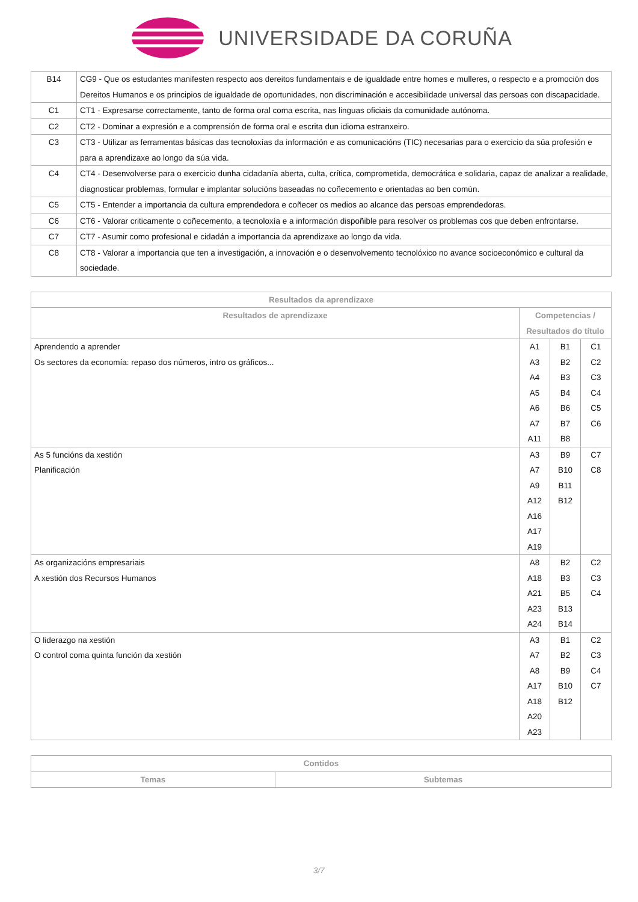UNIVERSIDADE DA CORUÑA
| B14 | CG9 - Que os estudantes manifesten respecto aos dereitos fundamentais e de igualdade entre homes e mulleres, o respecto e a promoción dos Dereitos Humanos e os principios de igualdade de oportunidades, non discriminación e accesibilidade universal das persoas con discapacidade. |
| C1 | CT1 - Expresarse correctamente, tanto de forma oral coma escrita, nas linguas oficiais da comunidade autónoma. |
| C2 | CT2 - Dominar a expresión e a comprensión de forma oral e escrita dun idioma estranxeiro. |
| C3 | CT3 - Utilizar as ferramentas básicas das tecnoloxías da información e as comunicacións (TIC) necesarias para o exercicio da súa profesión e para a aprendizaxe ao longo da súa vida. |
| C4 | CT4 - Desenvolverse para o exercicio dunha cidadanía aberta, culta, crítica, comprometida, democrática e solidaria, capaz de analizar a realidade, diagnosticar problemas, formular e implantar solucións baseadas no coñecemento e orientadas ao ben común. |
| C5 | CT5 - Entender a importancia da cultura emprendedora e coñecer os medios ao alcance das persoas emprendedoras. |
| C6 | CT6 - Valorar criticamente o coñecemento, a tecnoloxía e a información dispoñible para resolver os problemas cos que deben enfrontarse. |
| C7 | CT7 - Asumir como profesional e cidadán a importancia da aprendizaxe ao longo da vida. |
| C8 | CT8 - Valorar a importancia que ten a investigación, a innovación e o desenvolvemento tecnolóxico no avance socioeconómico e cultural da sociedade. |
| Resultados da aprendizaxe | | | |
| --- | --- | --- | --- |
| Resultados de aprendizaxe | Competencias / Resultados do título | | |
| Aprendendo a aprender Os sectores da economía: repaso dos números, intro os gráficos... | A1 A3 A4 A5 A6 A7 A11 | B1 B2 B3 B4 B6 B7 B8 | C1 C2 C3 C4 C5 C6 |
| As 5 funcións da xestión Planificación | A3 A7 A9 A12 A16 A17 A19 | B9 B10 B11 B12 | C7 C8 |
| As organizacións empresariais A xestión dos Recursos Humanos | A8 A18 A21 A23 A24 | B2 B3 B5 B13 B14 | C2 C3 C4 |
| O liderazgo na xestión O control coma quinta función da xestión | A3 A7 A8 A17 A18 A20 A23 | B1 B2 B9 B10 B12 | C2 C3 C4 C7 |
| Contidos | |
| --- | --- |
| Temas | Subtemas |
3/7